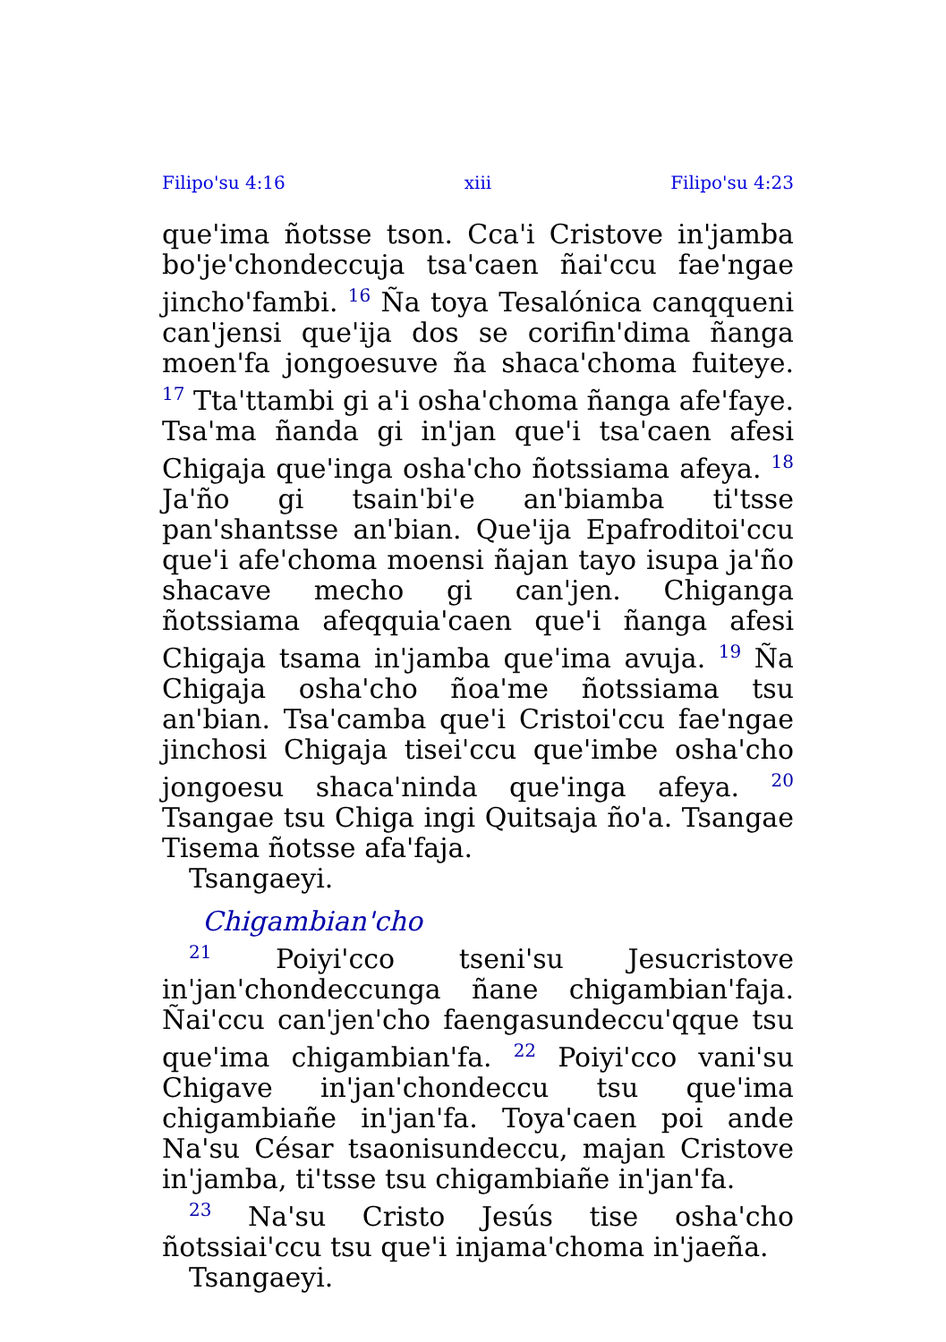Filipo'su 4:16 xiii Filipo'su 4:23
que'ima ñotsse tson. Cca'i Cristove in'jamba bo'je'chondeccuja tsa'caen ñai'ccu fae'ngae jincho'fambi. <sup>16</sup> Ña toya Tesalónica canqqueni can'jensi que'ija dos se corifin'dima ñanga moen'fa jongoesuve ña shaca'choma fuiteye. <sup>17</sup> Tta'ttambi gi a'i osha'choma ñanga afe'faye. Tsa'ma ñanda gi in'jan que'i tsa'caen afesi Chigaja que'inga osha'cho ñotssiama afeya. <sup>18</sup> Ja'ño gi tsain'bi'e an'biamba ti'tsse pan'shantsse an'bian. Que'ija Epafroditoi'ccu que'i afe'choma moensi ñajan tayo isupa ja'ño shacave mecho gi can'jen. Chiganga ñotssiama afeqquia'caen que'i ñanga afesi Chigaja tsama in'jamba que'ima avuja. <sup>19</sup> Ña Chigaja osha'cho ñoa'me ñotssiama tsu an'bian. Tsa'camba que'i Cristoi'ccu fae'ngae jinchosi Chigaja tisei'ccu que'imbe osha'cho jongoesu shaca'ninda que'inga afeya. <sup>20</sup> Tsangae tsu Chiga ingi Quitsaja ño'a. Tsangae Tisema ñotsse afa'faja.
Tsangaeyi.
Chigambian'cho
<sup>21</sup> Poiyi'cco tseni'su Jesucristove in'jan'chondeccunga ñane chigambian'faja. Ñai'ccu can'jen'cho faengasundeccu'qque tsu que'ima chigambian'fa. <sup>22</sup> Poiyi'cco vani'su Chigave in'jan'chondeccu tsu que'ima chigambiañe in'jan'fa. Toya'caen poi ande Na'su César tsaonisundeccu, majan Cristove in'jamba, ti'tsse tsu chigambiañe in'jan'fa.
<sup>23</sup> Na'su Cristo Jesús tise osha'cho ñotssiai'ccu tsu que'i injama'choma in'jaeña.
Tsangaeyi.